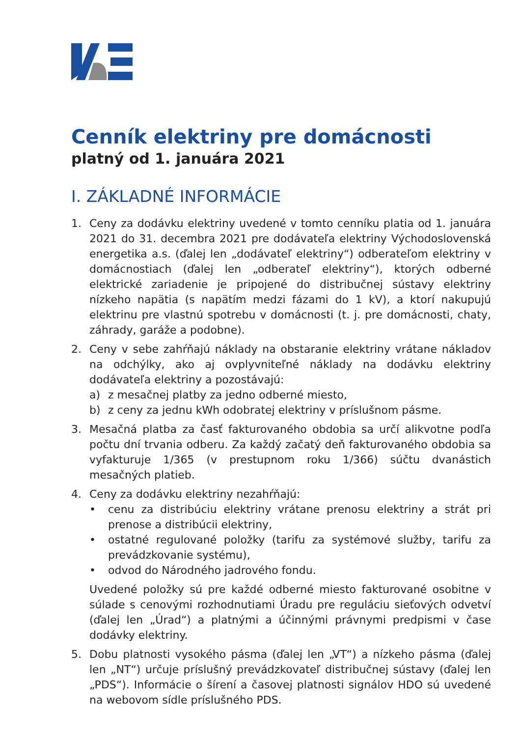Cenník elektriny pre domácnosti
platný od 1. januára 2021
I. ZÁKLADNÉ INFORMÁCIE
1. Ceny za dodávku elektriny uvedené v tomto cenníku platia od 1. januára 2021 do 31. decembra 2021 pre dodávateľa elektriny Východoslovenská energetika a.s. (ďalej len „dodávateľ elektriny“) odberateľom elektriny v domácnostiach (ďalej len „odberateľ elektriny“), ktorých odberné elektrické zariadenie je pripojené do distribučnej sústavy elektriny nízkeho napätia (s napätím medzi fázami do 1 kV), a ktorí nakupujú elektrinu pre vlastnú spotrebu v domácnosti (t. j. pre domácnosti, chaty, záhrady, garáže a podobne).
2. Ceny v sebe zahŕňajú náklady na obstaranie elektriny vrátane nákladov na odchýlky, ako aj ovplyvniteľné náklady na dodávku elektriny dodávateľa elektriny a pozostávajú:
a) z mesačnej platby za jedno odberné miesto,
b) z ceny za jednu kWh odobratej elektriny v príslušnom pásme.
3. Mesačná platba za časť fakturovaného obdobia sa určí alikvotne podľa počtu dní trvania odberu. Za každý začatý deň fakturovaného obdobia sa vyfakturuje 1/365 (v prestupnom roku 1/366) súčtu dvanástich mesačných platieb.
4. Ceny za dodávku elektriny nezahŕňajú:
• cenu za distribúciu elektriny vrátane prenosu elektriny a strát pri prenose a distribúcii elektriny,
• ostatné regulované položky (tarifu za systémové služby, tarifu za prevádzkovanie systému),
• odvod do Národného jadrového fondu.
Uvedené položky sú pre každé odberné miesto fakturované osobitne v súlade s cenovými rozhodnutiami Úradu pre reguláciu sieťových odvetví (ďalej len „Úrad“) a platnými a účinnými právnymi predpismi v čase dodávky elektriny.
5. Dobu platnosti vysokého pásma (ďalej len „VT“) a nízkeho pásma (ďalej len „NT“) určuje príslušný prevádzkovateľ distribučnej sústavy (ďalej len „PDS“). Informácie o šírení a časovej platnosti signálov HDO sú uvedené na webovom sídle príslušného PDS.